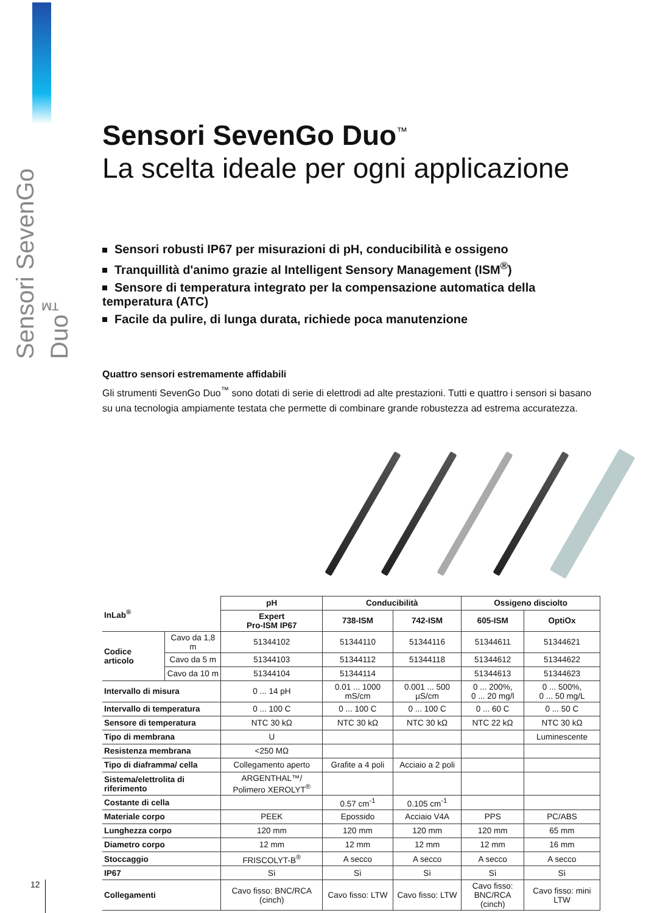Sensori SevenGo Duo<sup>™</sup>
Sensori SevenGo Duo<sup>™</sup>
La scelta ideale per ogni applicazione
Sensori robusti IP67 per misurazioni di pH, conducibilità e ossigeno
Tranquillità d'animo grazie al Intelligent Sensory Management (ISM<sup>®</sup>)
Sensore di temperatura integrato per la compensazione automatica della temperatura (ATC)
Facile da pulire, di lunga durata, richiede poca manutenzione
Quattro sensori estremamente affidabili
Gli strumenti SevenGo Duo<sup>™</sup> sono dotati di serie di elettrodi ad alte prestazioni. Tutti e quattro i sensori si basano su una tecnologia ampiamente testata che permette di combinare grande robustezza ad estrema accuratezza.
| InLab<sup>®</sup> | | pH | Conducibilità | | Ossigeno disciolto | |
| --- | --- | --- | --- | --- | --- | --- |
| | | Expert Pro-ISM IP67 | 738-ISM | 742-ISM | 605-ISM | OptiOx |
| Codice articolo | Cavo da 1,8 m | 51344102 | 51344110 | 51344116 | 51344611 | 51344621 |
| | Cavo da 5 m | 51344103 | 51344112 | 51344118 | 51344612 | 51344622 |
| | Cavo da 10 m | 51344104 | 51344114 | | 51344613 | 51344623 |
| Intervallo di misura | | 0 ... 14 pH | 0.01 ... 1000 mS/cm | 0.001 ... 500 µS/cm | 0 ... 200%, 0 ... 20 mg/l | 0 ... 500%, 0 ... 50 mg/L |
| Intervallo di temperatura | | 0 ... 100 C | 0 ... 100 C | 0 ... 100 C | 0 ... 60 C | 0 ... 50 C |
| Sensore di temperatura | | NTC 30 kΩ | NTC 30 kΩ | NTC 30 kΩ | NTC 22 kΩ | NTC 30 kΩ |
| Tipo di membrana | | U | | | | Luminescente |
| Resistenza membrana | | <250 MΩ | | | | |
| Tipo di diaframma/ cella | | Collegamento aperto | Grafite a 4 poli | Acciaio a 2 poli | | |
| Sistema/elettrolita di riferimento | | ARGENTHAL™/ Polimero XEROLYT<sup>®</sup> | | | | |
| Costante di cella | | | 0.57 cm<sup>-1</sup> | 0.105 cm<sup>-1</sup> | | |
| Materiale corpo | | PEEK | Epossido | Acciaio V4A | PPS | PC/ABS |
| Lunghezza corpo | | 120 mm | 120 mm | 120 mm | 120 mm | 65 mm |
| Diametro corpo | | 12 mm | 12 mm | 12 mm | 12 mm | 16 mm |
| Stoccaggio | | FRISCOLYT-B<sup>®</sup> | A secco | A secco | A secco | A secco |
| IP67 | | Sì | Sì | Sì | Sì | Sì |
| Collegamenti | | Cavo fisso: BNC/RCA (cinch) | Cavo fisso: LTW | Cavo fisso: LTW | Cavo fisso: BNC/RCA (cinch) | Cavo fisso: mini LTW |
12